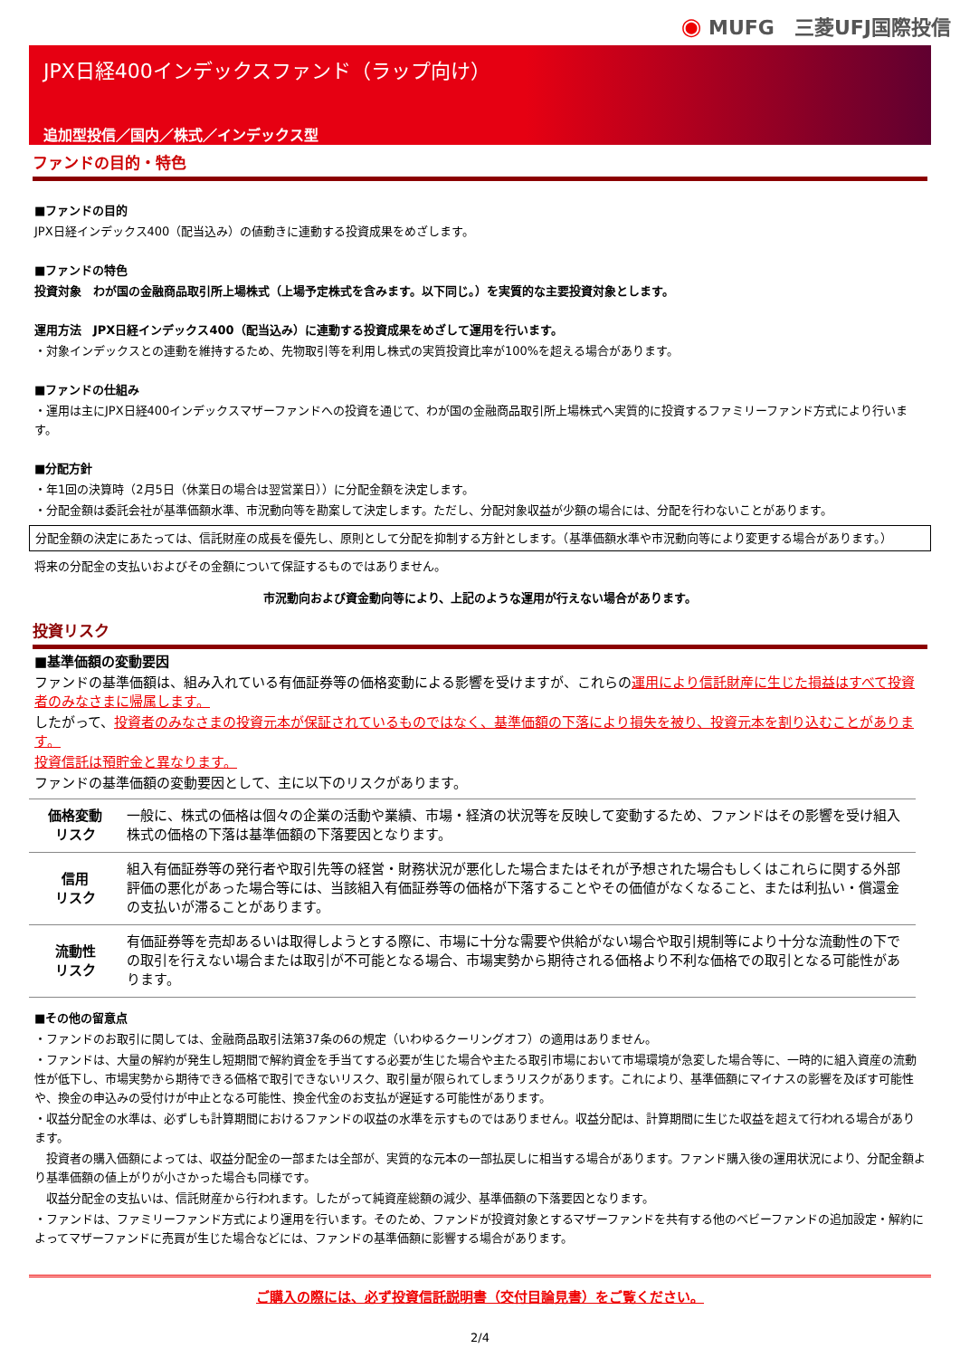◉ MUFG　三菱UFJ国際投信
JPX日経400インデックスファンド（ラップ向け）
追加型投信／国内／株式／インデックス型
ファンドの目的・特色
■ファンドの目的
JPX日経インデックス400（配当込み）の値動きに連動する投資成果をめざします。
■ファンドの特色
投資対象　わが国の金融商品取引所上場株式（上場予定株式を含みます。以下同じ。）を実質的な主要投資対象とします。
運用方法　JPX日経インデックス400（配当込み）に連動する投資成果をめざして運用を行います。
・対象インデックスとの連動を維持するため、先物取引等を利用し株式の実質投資比率が100%を超える場合があります。
■ファンドの仕組み
・運用は主にJPX日経400インデックスマザーファンドへの投資を通じて、わが国の金融商品取引所上場株式へ実質的に投資するファミリーファンド方式により行います。
■分配方針
・年1回の決算時（2月5日（休業日の場合は翌営業日））に分配金額を決定します。
・分配金額は委託会社が基準価額水準、市況動向等を勘案して決定します。ただし、分配対象収益が少額の場合には、分配を行わないことがあります。
分配金額の決定にあたっては、信託財産の成長を優先し、原則として分配を抑制する方針とします。（基準価額水準や市況動向等により変更する場合があります。）
将来の分配金の支払いおよびその金額について保証するものではありません。
市況動向および資金動向等により、上記のような運用が行えない場合があります。
投資リスク
■基準価額の変動要因
ファンドの基準価額は、組み入れている有価証券等の価格変動による影響を受けますが、これらの運用により信託財産に生じた損益はすべて投資者のみなさまに帰属します。
したがって、投資者のみなさまの投資元本が保証されているものではなく、基準価額の下落により損失を被り、投資元本を割り込むことがあります。
投資信託は預貯金と異なります。
ファンドの基準価額の変動要因として、主に以下のリスクがあります。
| 価格変動 リスク | 一般に、株式の価格は個々の企業の活動や業績、市場・経済の状況等を反映して変動するため、ファンドはその影響を受け組入株式の価格の下落は基準価額の下落要因となります。 |
| 信用 リスク | 組入有価証券等の発行者や取引先等の経営・財務状況が悪化した場合またはそれが予想された場合もしくはこれらに関する外部評価の悪化があった場合等には、当該組入有価証券等の価格が下落することやその価値がなくなること、または利払い・償還金の支払いが滞ることがあります。 |
| 流動性 リスク | 有価証券等を売却あるいは取得しようとする際に、市場に十分な需要や供給がない場合や取引規制等により十分な流動性の下での取引を行えない場合または取引が不可能となる場合、市場実勢から期待される価格より不利な価格での取引となる可能性があります。 |
■その他の留意点
・ファンドのお取引に関しては、金融商品取引法第37条の6の規定（いわゆるクーリングオフ）の適用はありません。
・ファンドは、大量の解約が発生し短期間で解約資金を手当てする必要が生じた場合や主たる取引市場において市場環境が急変した場合等に、一時的に組入資産の流動性が低下し、市場実勢から期待できる価格で取引できないリスク、取引量が限られてしまうリスクがあります。これにより、基準価額にマイナスの影響を及ぼす可能性や、換金の申込みの受付けが中止となる可能性、換金代金のお支払が遅延する可能性があります。
・収益分配金の水準は、必ずしも計算期間におけるファンドの収益の水準を示すものではありません。収益分配は、計算期間に生じた収益を超えて行われる場合があります。
　投資者の購入価額によっては、収益分配金の一部または全部が、実質的な元本の一部払戻しに相当する場合があります。ファンド購入後の運用状況により、分配金額より基準価額の値上がりが小さかった場合も同様です。
　収益分配金の支払いは、信託財産から行われます。したがって純資産総額の減少、基準価額の下落要因となります。
・ファンドは、ファミリーファンド方式により運用を行います。そのため、ファンドが投資対象とするマザーファンドを共有する他のベビーファンドの追加設定・解約によってマザーファンドに売買が生じた場合などには、ファンドの基準価額に影響する場合があります。
ご購入の際には、必ず投資信託説明書（交付目論見書）をご覧ください。
2/4